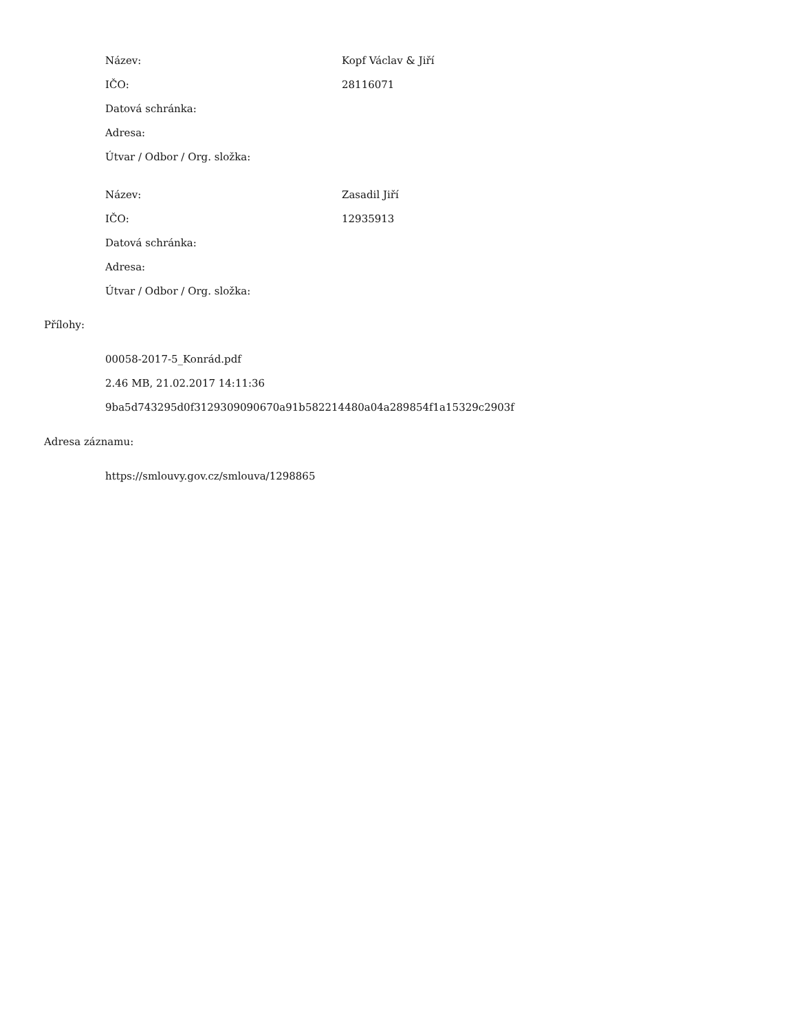| Název: | Kopf Václav & Jiří |
| IČO: | 28116071 |
| Datová schránka: | |
| Adresa: | |
| Útvar / Odbor / Org. složka: | |
| Název: | Zasadil Jiří |
| IČO: | 12935913 |
| Datová schránka: | |
| Adresa: | |
| Útvar / Odbor / Org. složka: | |
Přílohy:
00058-2017-5_Konrád.pdf
2.46 MB, 21.02.2017 14:11:36
9ba5d743295d0f3129309090670a91b582214480a04a289854f1a15329c2903f
Adresa záznamu:
https://smlouvy.gov.cz/smlouva/1298865